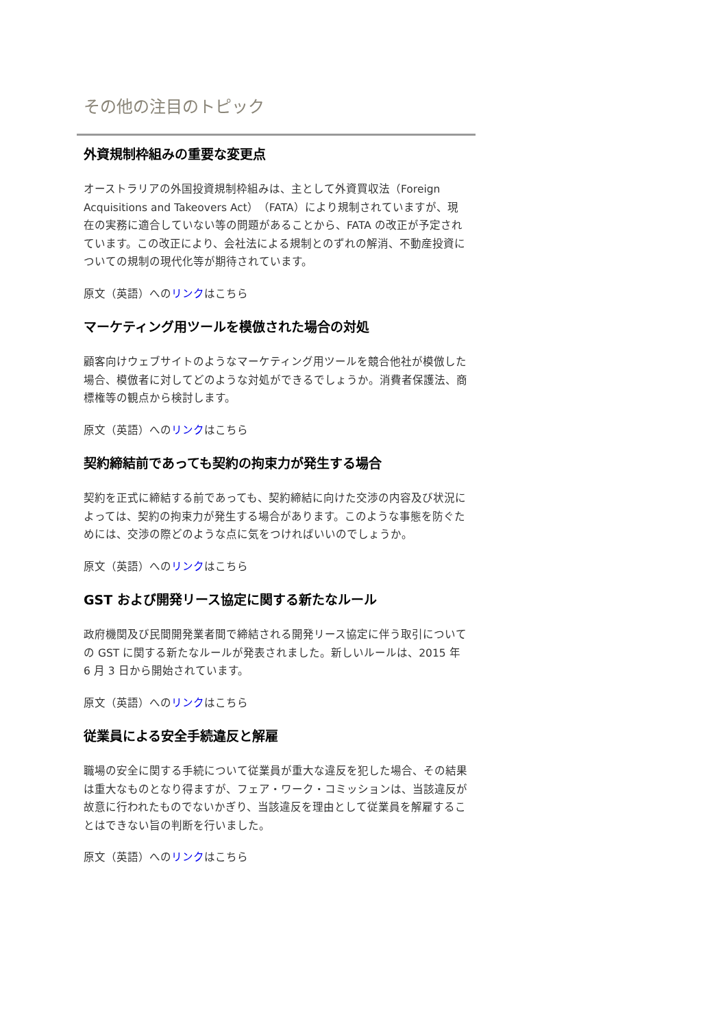その他の注目のトピック
外資規制枠組みの重要な変更点
オーストラリアの外国投資規制枠組みは、主として外資買収法（Foreign Acquisitions and Takeovers Act）（FATA）により規制されていますが、現在の実務に適合していない等の問題があることから、FATA の改正が予定されています。この改正により、会社法による規制とのずれの解消、不動産投資についての規制の現代化等が期待されています。
原文（英語）へのリンクはこちら
マーケティング用ツールを模倣された場合の対処
顧客向けウェブサイトのようなマーケティング用ツールを競合他社が模倣した場合、模倣者に対してどのような対処ができるでしょうか。消費者保護法、商標権等の観点から検討します。
原文（英語）へのリンクはこちら
契約締結前であっても契約の拘束力が発生する場合
契約を正式に締結する前であっても、契約締結に向けた交渉の内容及び状況によっては、契約の拘束力が発生する場合があります。このような事態を防ぐためには、交渉の際どのような点に気をつければいいのでしょうか。
原文（英語）へのリンクはこちら
GST および開発リース協定に関する新たなルール
政府機関及び民間開発業者間で締結される開発リース協定に伴う取引についての GST に関する新たなルールが発表されました。新しいルールは、2015 年 6 月 3 日から開始されています。
原文（英語）へのリンクはこちら
従業員による安全手続違反と解雇
職場の安全に関する手続について従業員が重大な違反を犯した場合、その結果は重大なものとなり得ますが、フェア・ワーク・コミッションは、当該違反が故意に行われたものでないかぎり、当該違反を理由として従業員を解雇することはできない旨の判断を行いました。
原文（英語）へのリンクはこちら